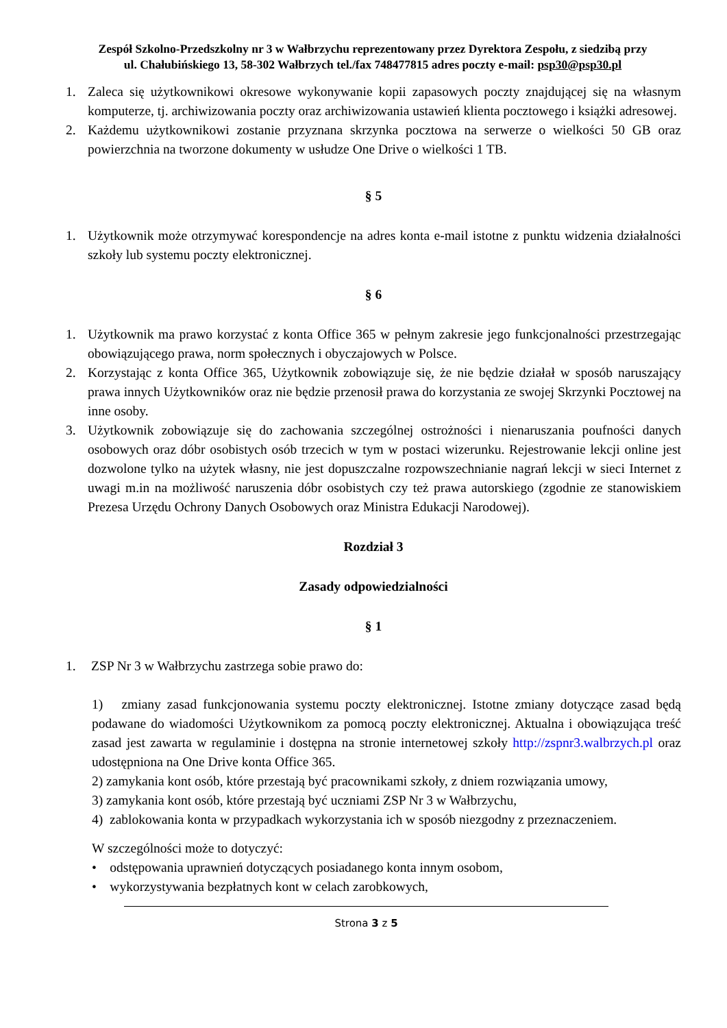Zespół Szkolno-Przedszkolny nr 3 w Wałbrzychu reprezentowany przez Dyrektora Zespołu, z siedzibą przy
ul. Chałubińskiego 13, 58-302 Wałbrzych tel./fax 748477815 adres poczty e-mail: psp30@psp30.pl
1. Zaleca się użytkownikowi okresowe wykonywanie kopii zapasowych poczty znajdującej się na własnym komputerze, tj. archiwizowania poczty oraz archiwizowania ustawień klienta pocztowego i książki adresowej.
2. Każdemu użytkownikowi zostanie przyznana skrzynka pocztowa na serwerze o wielkości 50 GB oraz powierzchnia na tworzone dokumenty w usłudze One Drive o wielkości 1 TB.
§ 5
1. Użytkownik może otrzymywać korespondencje na adres konta e-mail istotne z punktu widzenia działalności szkoły lub systemu poczty elektronicznej.
§ 6
1. Użytkownik ma prawo korzystać z konta Office 365 w pełnym zakresie jego funkcjonalności przestrzegając obowiązującego prawa, norm społecznych i obyczajowych w Polsce.
2. Korzystając z konta Office 365, Użytkownik zobowiązuje się, że nie będzie działał w sposób naruszający prawa innych Użytkowników oraz nie będzie przenosił prawa do korzystania ze swojej Skrzynki Pocztowej na inne osoby.
3. Użytkownik zobowiązuje się do zachowania szczególnej ostrożności i nienaruszania poufności danych osobowych oraz dóbr osobistych osób trzecich w tym w postaci wizerunku. Rejestrowanie lekcji online jest dozwolone tylko na użytek własny, nie jest dopuszczalne rozpowszechnianie nagrań lekcji w sieci Internet z uwagi m.in na możliwość naruszenia dóbr osobistych czy też prawa autorskiego (zgodnie ze stanowiskiem Prezesa Urzędu Ochrony Danych Osobowych oraz Ministra Edukacji Narodowej).
Rozdział 3
Zasady odpowiedzialności
§ 1
1. ZSP Nr 3 w Wałbrzychu zastrzega sobie prawo do:
1) zmiany zasad funkcjonowania systemu poczty elektronicznej. Istotne zmiany dotyczące zasad będą podawane do wiadomości Użytkownikom za pomocą poczty elektronicznej. Aktualna i obowiązująca treść zasad jest zawarta w regulaminie i dostępna na stronie internetowej szkoły http://zspnr3.walbrzych.pl oraz udostępniona na One Drive konta Office 365.
2) zamykania kont osób, które przestają być pracownikami szkoły, z dniem rozwiązania umowy,
3) zamykania kont osób, które przestają być uczniami ZSP Nr 3 w Wałbrzychu,
4) zablokowania konta w przypadkach wykorzystania ich w sposób niezgodny z przeznaczeniem.
W szczególności może to dotyczyć:
• odstępowania uprawnień dotyczących posiadanego konta innym osobom,
• wykorzystywania bezpłatnych kont w celach zarobkowych,
Strona 3 z 5